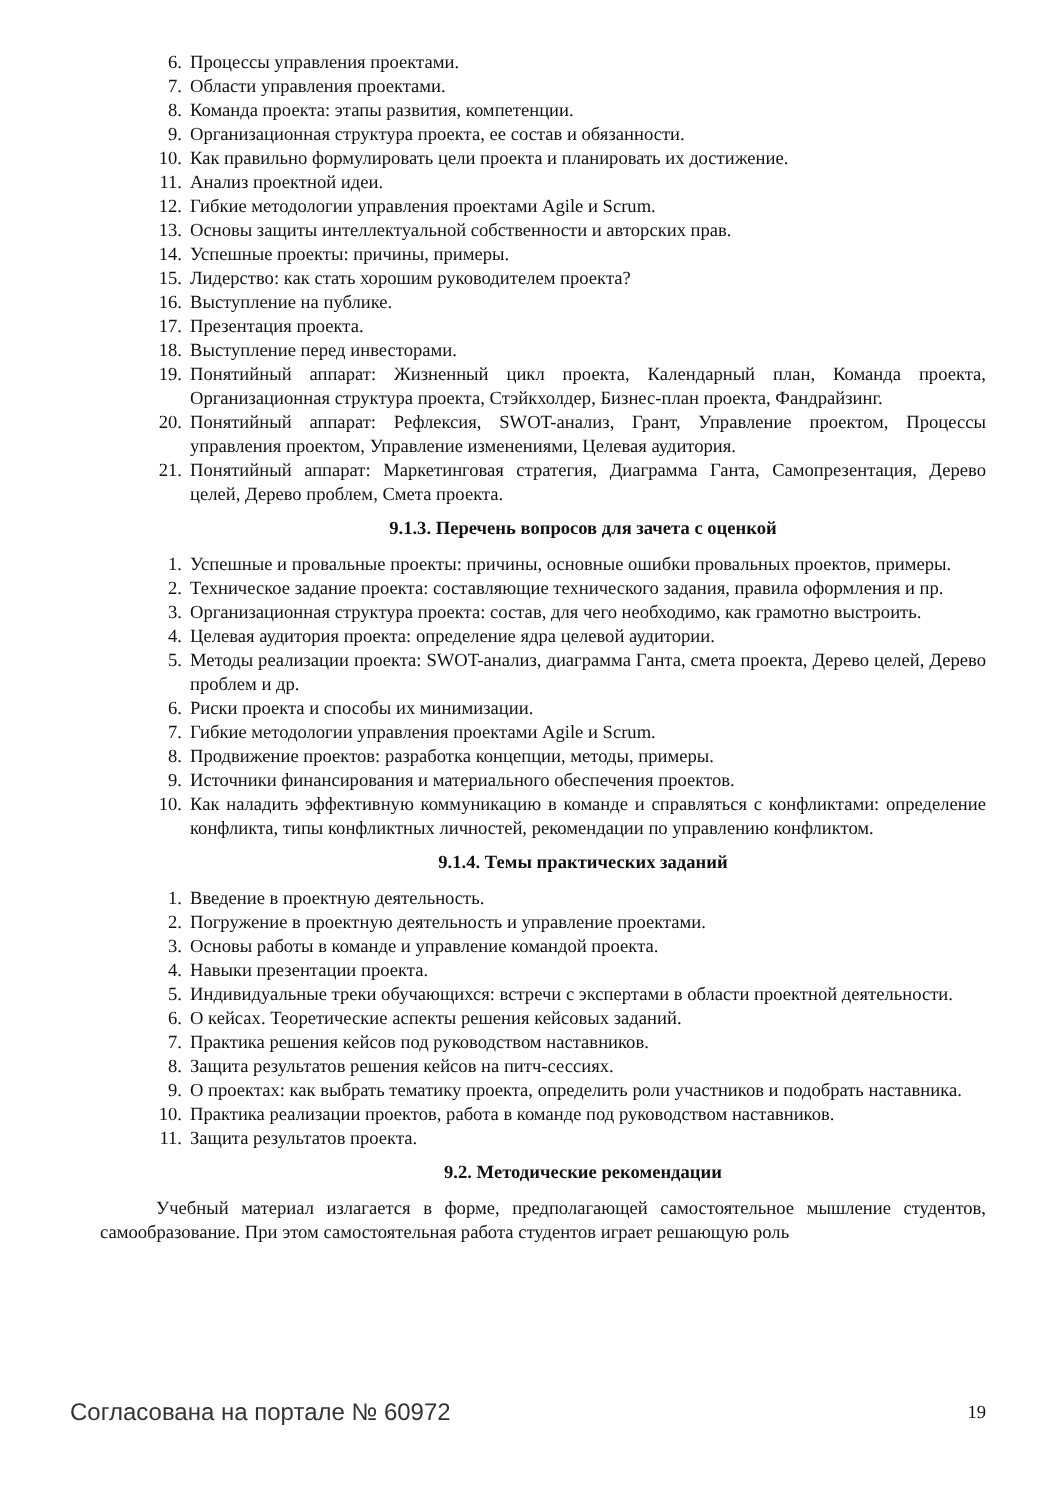6. Процессы управления проектами.
7. Области управления проектами.
8. Команда проекта: этапы развития, компетенции.
9. Организационная структура проекта, ее состав и обязанности.
10. Как правильно формулировать цели проекта и планировать их достижение.
11. Анализ проектной идеи.
12. Гибкие методологии управления проектами Agile и Scrum.
13. Основы защиты интеллектуальной собственности и авторских прав.
14. Успешные проекты: причины, примеры.
15. Лидерство: как стать хорошим руководителем проекта?
16. Выступление на публике.
17. Презентация проекта.
18. Выступление перед инвесторами.
19. Понятийный аппарат: Жизненный цикл проекта, Календарный план, Команда проекта, Организационная структура проекта, Стэйкхолдер, Бизнес-план проекта, Фандрайзинг.
20. Понятийный аппарат: Рефлексия, SWOT-анализ, Грант, Управление проектом, Процессы управления проектом, Управление изменениями, Целевая аудитория.
21. Понятийный аппарат: Маркетинговая стратегия, Диаграмма Ганта, Самопрезентация, Дерево целей, Дерево проблем, Смета проекта.
9.1.3. Перечень вопросов для зачета с оценкой
1. Успешные и провальные проекты: причины, основные ошибки провальных проектов, примеры.
2. Техническое задание проекта: составляющие технического задания, правила оформления и пр.
3. Организационная структура проекта: состав, для чего необходимо, как грамотно выстроить.
4. Целевая аудитория проекта: определение ядра целевой аудитории.
5. Методы реализации проекта: SWOT-анализ, диаграмма Ганта, смета проекта, Дерево целей, Дерево проблем и др.
6. Риски проекта и способы их минимизации.
7. Гибкие методологии управления проектами Agile и Scrum.
8. Продвижение проектов: разработка концепции, методы, примеры.
9. Источники финансирования и материального обеспечения проектов.
10. Как наладить эффективную коммуникацию в команде и справляться с конфликтами: определение конфликта, типы конфликтных личностей, рекомендации по управлению конфликтом.
9.1.4. Темы практических заданий
1. Введение в проектную деятельность.
2. Погружение в проектную деятельность и управление проектами.
3. Основы работы в команде и управление командой проекта.
4. Навыки презентации проекта.
5. Индивидуальные треки обучающихся: встречи с экспертами в области проектной деятельности.
6. О кейсах. Теоретические аспекты решения кейсовых заданий.
7. Практика решения кейсов под руководством наставников.
8. Защита результатов решения кейсов на питч-сессиях.
9. О проектах: как выбрать тематику проекта, определить роли участников и подобрать наставника.
10. Практика реализации проектов, работа в команде под руководством наставников.
11. Защита результатов проекта.
9.2. Методические рекомендации
Учебный материал излагается в форме, предполагающей самостоятельное мышление студентов, самообразование. При этом самостоятельная работа студентов играет решающую роль
Согласована на портале № 60972 19